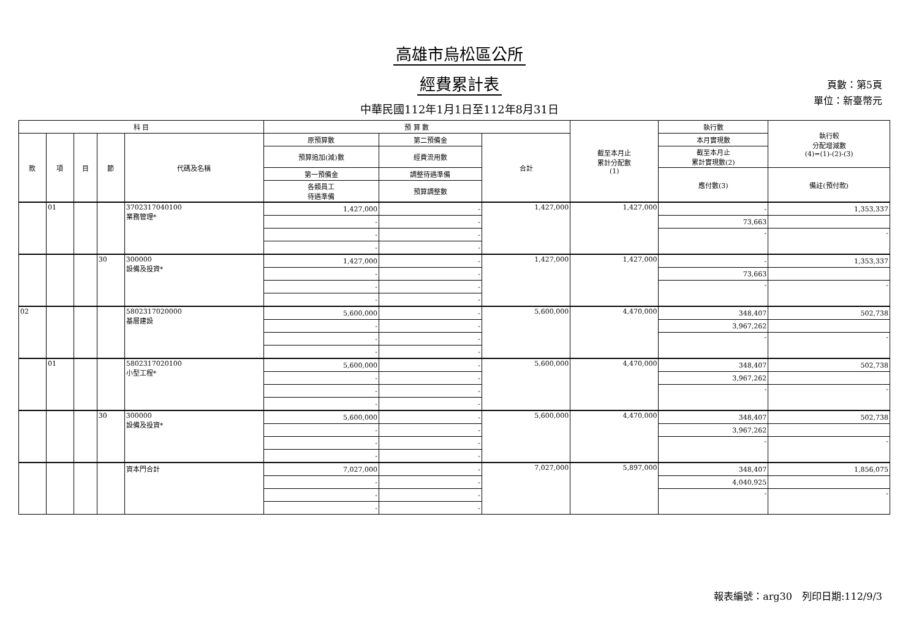高雄市烏松區公所
經費累計表
中華民國112年1月1日至112年8月31日
頁數：第5頁
單位：新臺幣元
| 科 目 | | | | | 預 算 數 | | | 截至本月止 累計分配數 (1) | 執行數 | 執行較 分配增減數 (4)=(1)-(2)-(3) |
| --- | --- | --- | --- | --- | --- | --- | --- | --- | --- | --- |
| 款 | 項 | 目 | 節 | 代碼及名稱 | 原預算數 | 第二預備金 | 合計 | | 本月實現數 | |
| | | | | | 預算追加(減)數 | 經費流用數 | | | 截至本月止 累計實現數(2) | |
| | | | | | 第一預備金 | 調整待遇準備 | | | 應付數(3) | 備註(預付款) |
| | | | | | 各類員工 待遇準備 | 預算調整數 | | | | |
| | 01 | | | 3702317040100 業務管理* | 1,427,000 | - | 1,427,000 | 1,427,000 | - | 1,353,337 |
| | | | | | - | - | | | 73,663 | |
| | | | | | - | - | | | - | - |
| | | | | | - | - | | | | |
| | | | 30 | 300000 設備及投資* | 1,427,000 | - | 1,427,000 | 1,427,000 | - | 1,353,337 |
| | | | | | - | - | | | 73,663 | |
| | | | | | - | - | | | - | - |
| | | | | | - | - | | | | |
| 02 | | | | 5802317020000 基層建設 | 5,600,000 | - | 5,600,000 | 4,470,000 | 348,407 | 502,738 |
| | | | | | - | - | | | 3,967,262 | |
| | | | | | - | - | | | - | - |
| | | | | | - | - | | | | |
| | 01 | | | 5802317020100 小型工程* | 5,600,000 | - | 5,600,000 | 4,470,000 | 348,407 | 502,738 |
| | | | | | - | - | | | 3,967,262 | |
| | | | | | - | - | | | - | - |
| | | | | | - | - | | | | |
| | | | 30 | 300000 設備及投資* | 5,600,000 | - | 5,600,000 | 4,470,000 | 348,407 | 502,738 |
| | | | | | - | - | | | 3,967,262 | |
| | | | | | - | - | | | - | - |
| | | | | | - | - | | | | |
| | | | | 資本門合計 | 7,027,000 | - | 7,027,000 | 5,897,000 | 348,407 | 1,856,075 |
| | | | | | - | - | | | 4,040,925 | |
| | | | | | - | - | | | - | - |
| | | | | | - | - | | | | |
報表編號：arg30　列印日期:112/9/3